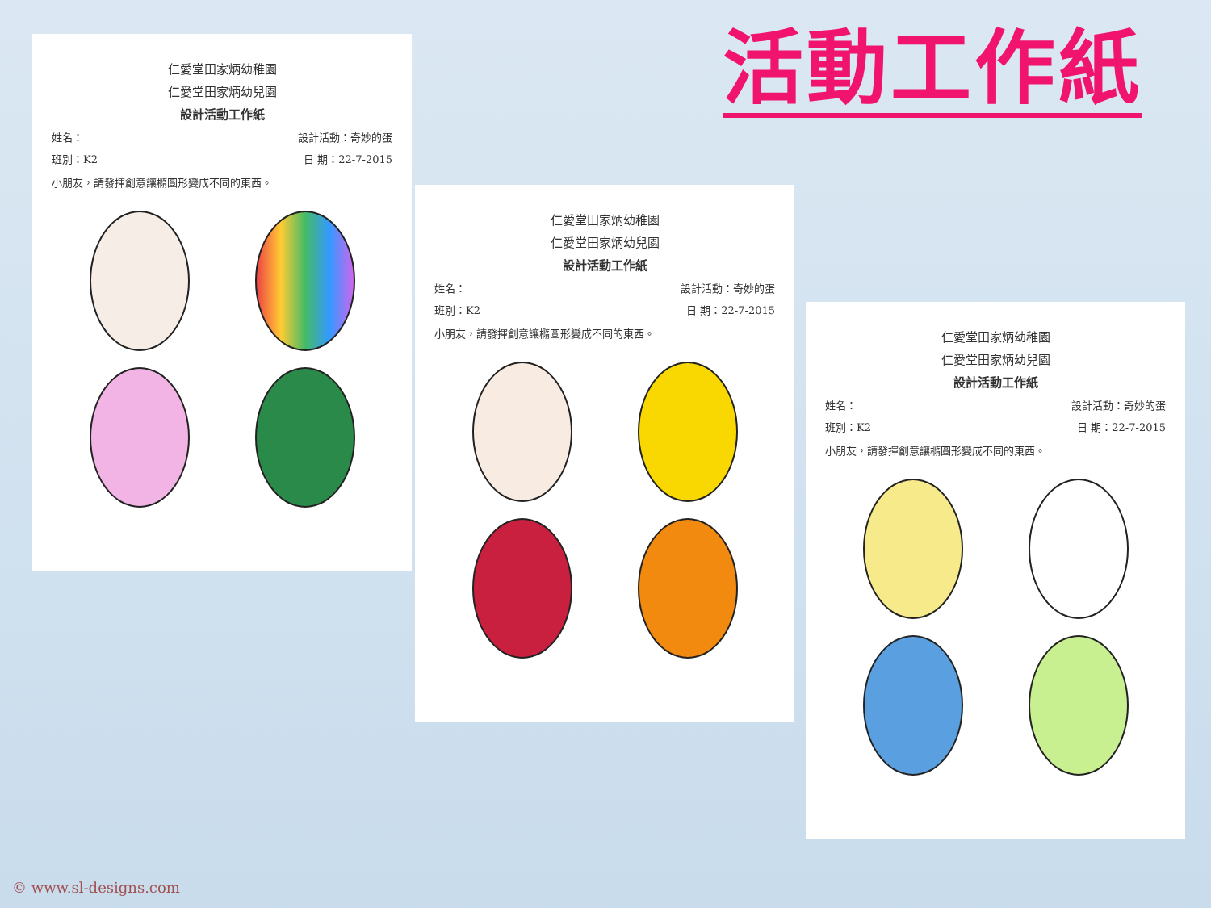活動工作紙
仁愛堂田家炳幼稚園
仁愛堂田家炳幼兒園
設計活動工作紙
姓名： 設計活動：奇妙的蛋
班別：K2 日 期：22-7-2015
小朋友，請發揮創意讓橢圓形變成不同的東西。
仁愛堂田家炳幼稚園
仁愛堂田家炳幼兒園
設計活動工作紙
姓名： 設計活動：奇妙的蛋
班別：K2 日 期：22-7-2015
小朋友，請發揮創意讓橢圓形變成不同的東西。
仁愛堂田家炳幼稚園
仁愛堂田家炳幼兒園
設計活動工作紙
姓名： 設計活動：奇妙的蛋
班別：K2 日 期：22-7-2015
小朋友，請發揮創意讓橢圓形變成不同的東西。
© www.sl-designs.com